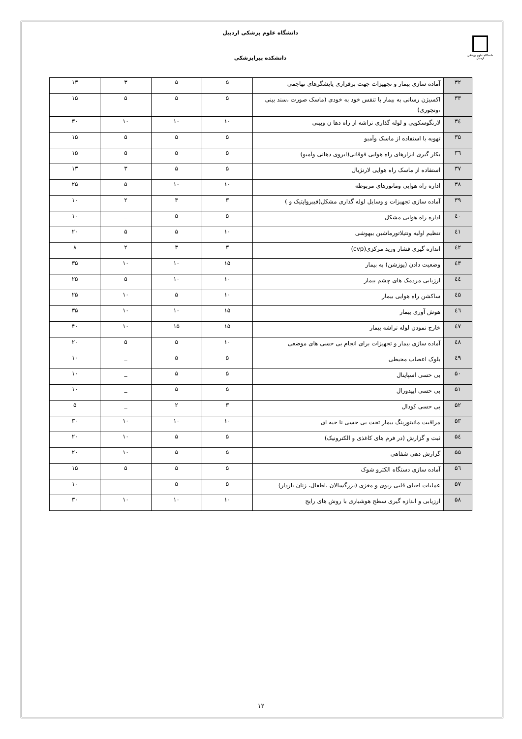دانشگاه علوم پزشکی اردبیل
دانشکده پیراپزشکی
دانشگاه علوم پزشکی اردبیل
| ۳۲ | آماده سازی بیمار و تجهیزات جهت برقراری پایشگرهای تهاجمی | ۵ | ۵ | ۳ | ۱۳ |
| ۳۳ | اکسیژن رسانی به بیمار با تنفس خود به خودی (ماسک صورت ،سند بینی ،ونچوری) | ۵ | ۵ | ۵ | ۱۵ |
| ۳٤ | لارنگوسکوپی و لوله گذاری تراشه از راه دها ن وبینی | ۱۰ | ۱۰ | ۱۰ | ۳۰ |
| ۳۵ | تهویه با استفاده از ماسک وآمبو | ۵ | ۵ | ۵ | ۱۵ |
| ۳٦ | بکار گیری ابزارهای راه هوایی فوقانی(ایروی دهانی وآمبو) | ۵ | ۵ | ۵ | ۱۵ |
| ۳۷ | استفاده از ماسک راه هوایی لارنژیال | ۵ | ۵ | ۳ | ۱۳ |
| ۳۸ | اداره راه هوایی ومانورهای مربوطه | ۱۰ | ۱۰ | ۵ | ۲۵ |
| ۳۹ | آماده سازی تجهیزات و وسایل لوله گذاری مشکل(فیبرواپتیک و ) | ۳ | ۳ | ۲ | ۱۰ |
| ٤۰ | اداره راه هوایی مشکل | ۵ | ۵ | _ | ۱۰ |
| ٤۱ | تنظیم اولیه ونتیلاتورماشین بیهوشی | ۱۰ | ۵ | ۵ | ۲۰ |
| ٤۲ | اندازه گیری فشار ورید مرکزی(cvp) | ۳ | ۳ | ۲ | ۸ |
| ٤۳ | وضعیت دادن (پوزشن) به بیمار | ۱۵ | ۱۰ | ۱۰ | ۳۵ |
| ٤٤ | ارزیابی مردمک های چشم بیمار | ۱۰ | ۱۰ | ۵ | ۲۵ |
| ٤۵ | ساکشن راه هوایی بیمار | ۱۰ | ۵ | ۱۰ | ۲۵ |
| ٤٦ | هوش آوری بیمار | ۱۵ | ۱۰ | ۱۰ | ۳۵ |
| ٤۷ | خارج نمودن لوله تراشه بیمار | ۱۵ | ۱۵ | ۱۰ | ۴۰ |
| ٤۸ | آماده سازی بیمار و تجهیزات برای انجام بی حسی های موضعی | ۱۰ | ۵ | ۵ | ۲۰ |
| ٤۹ | بلوک اعصاب محیطی | ۵ | ۵ | _ | ۱۰ |
| ۵۰ | بی حسی اسپاینال | ۵ | ۵ | _ | ۱۰ |
| ۵۱ | بی حسی اپیدورال | ۵ | ۵ | _ | ۱۰ |
| ۵۲ | بی حسی کودال | ۳ | ۲ | _ | ۵ |
| ۵۳ | مراقبت مانیتورینگ بیمار تحت بی حسی نا حیه ای | ۱۰ | ۱۰ | ۱۰ | ۳۰ |
| ۵٤ | ثبت و گزارش (در فرم های کاغذی و الکترونیک) | ۵ | ۵ | ۱۰ | ۲۰ |
| ۵۵ | گزارش دهی شفاهی | ۵ | ۵ | ۱۰ | ۲۰ |
| ۵٦ | آماده سازی دستگاه الکترو شوک | ۵ | ۵ | ۵ | ۱۵ |
| ۵۷ | عملیات احیای قلبی ریوی و مغزی (بزرگسالان ،اطفال، زنان باردار) | ۵ | ۵ | _ | ۱۰ |
| ۵۸ | ارزیابی و اندازه گیری سطح هوشیاری با روش های رایج | ۱۰ | ۱۰ | ۱۰ | ۳۰ |
۱۲